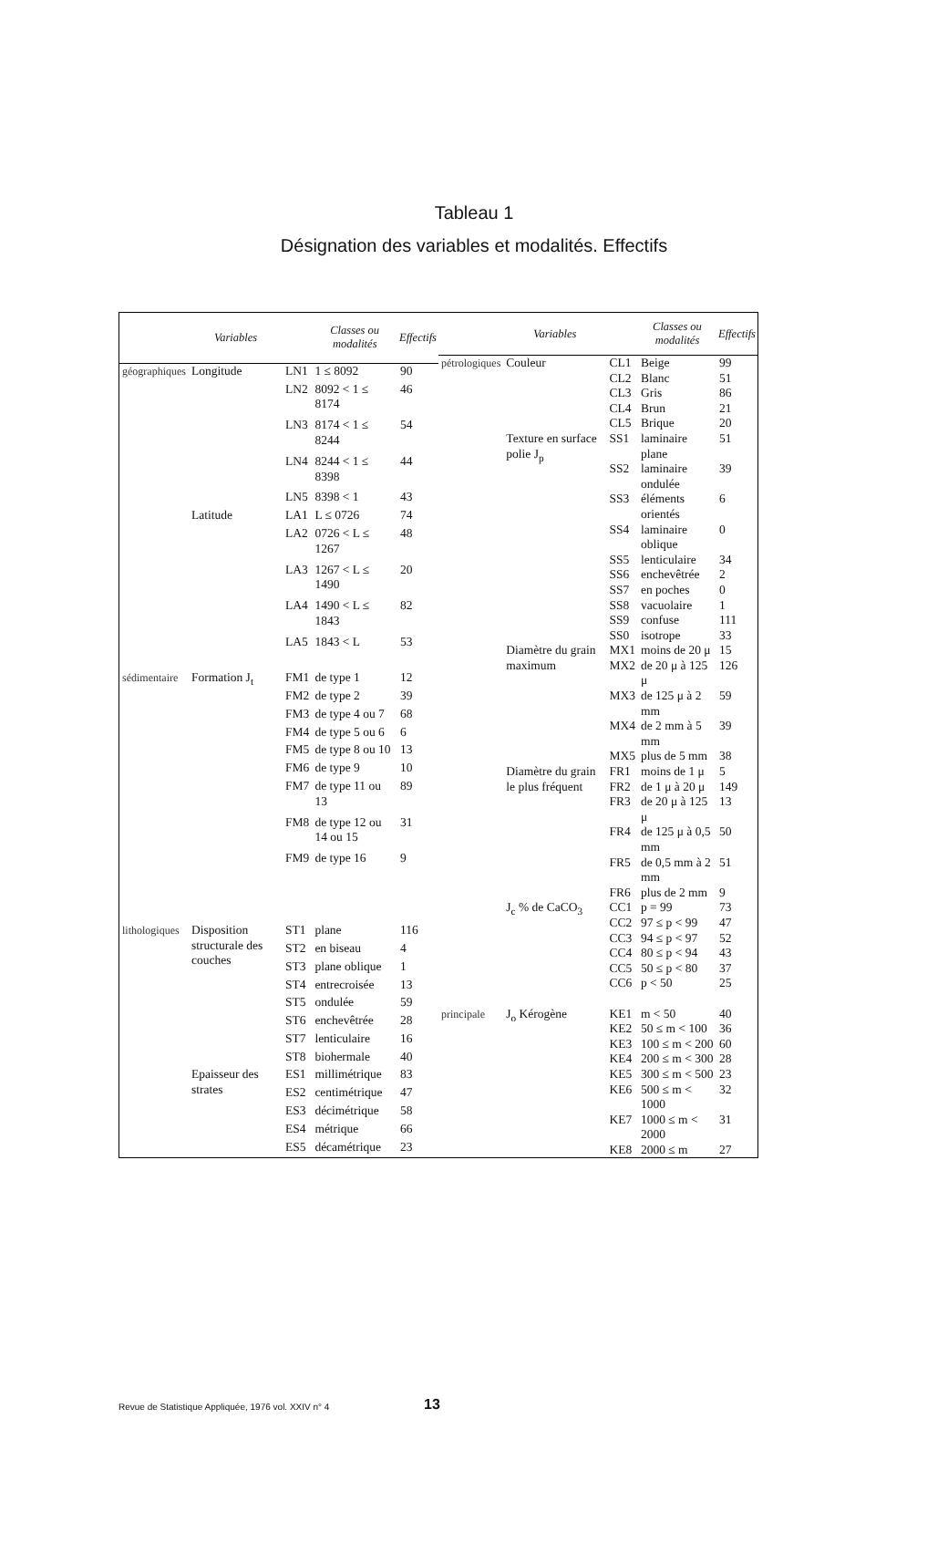Tableau 1
Désignation des variables et modalités. Effectifs
| | Variables | | Classes ou modalités | Effectifs |
| --- | --- | --- | --- | --- |
| géographiques | Longitude | LN1 | 1 ≤ 8092 | 90 |
| | | LN2 | 8092 < 1 ≤ 8174 | 46 |
| | | LN3 | 8174 < 1 ≤ 8244 | 54 |
| | | LN4 | 8244 < 1 ≤ 8398 | 44 |
| | | LN5 | 8398 < 1 | 43 |
| | Latitude | LA1 | L ≤ 0726 | 74 |
| | | LA2 | 0726 < L ≤ 1267 | 48 |
| | | LA3 | 1267 < L ≤ 1490 | 20 |
| | | LA4 | 1490 < L ≤ 1843 | 82 |
| | | LA5 | 1843 < L | 53 |
| sédimentaire | Formation J<sub>t</sub> | FM1 | de type 1 | 12 |
| | | FM2 | de type 2 | 39 |
| | | FM3 | de type 4 ou 7 | 68 |
| | | FM4 | de type 5 ou 6 | 6 |
| | | FM5 | de type 8 ou 10 | 13 |
| | | FM6 | de type 9 | 10 |
| | | FM7 | de type 11 ou 13 | 89 |
| | | FM8 | de type 12 ou 14 ou 15 | 31 |
| | | FM9 | de type 16 | 9 |
| lithologiques | Disposition structurale des couches | ST1 | plane | 116 |
| | | ST2 | en biseau | 4 |
| | | ST3 | plane oblique | 1 |
| | | ST4 | entrecroisée | 13 |
| | | ST5 | ondulée | 59 |
| | | ST6 | enchevêtrée | 28 |
| | | ST7 | lenticulaire | 16 |
| | | ST8 | biohermale | 40 |
| | Epaisseur des strates | ES1 | millimétrique | 83 |
| | | ES2 | centimétrique | 47 |
| | | ES3 | décimétrique | 58 |
| | | ES4 | métrique | 66 |
| | | ES5 | décamétrique | 23 |
| | Variables | | Classes ou modalités | Effectifs |
| --- | --- | --- | --- | --- |
| pétrologiques | Couleur | CL1 | Beige | 99 |
| | | CL2 | Blanc | 51 |
| | | CL3 | Gris | 86 |
| | | CL4 | Brun | 21 |
| | | CL5 | Brique | 20 |
| | Texture en surface polie J<sub>p</sub> | SS1 | laminaire plane | 51 |
| | | SS2 | laminaire ondulée | 39 |
| | | SS3 | éléments orientés | 6 |
| | | SS4 | laminaire oblique | 0 |
| | | SS5 | lenticulaire | 34 |
| | | SS6 | enchevêtrée | 2 |
| | | SS7 | en poches | 0 |
| | | SS8 | vacuolaire | 1 |
| | | SS9 | confuse | 111 |
| | | SS0 | isotrope | 33 |
| | Diamètre du grain maximum | MX1 | moins de 20 μ | 15 |
| | | MX2 | de 20 μ à 125 μ | 126 |
| | | MX3 | de 125 μ à 2 mm | 59 |
| | | MX4 | de 2 mm à 5 mm | 39 |
| | | MX5 | plus de 5 mm | 38 |
| | Diamètre du grain le plus fréquent | FR1 | moins de 1 μ | 5 |
| | | FR2 | de 1 μ à 20 μ | 149 |
| | | FR3 | de 20 μ à 125 μ | 13 |
| | | FR4 | de 125 μ à 0,5 mm | 50 |
| | | FR5 | de 0,5 mm à 2 mm | 51 |
| | | FR6 | plus de 2 mm | 9 |
| | J<sub>c</sub> % de CaCO<sub>3</sub> | CC1 | p = 99 | 73 |
| | | CC2 | 97 ≤ p < 99 | 47 |
| | | CC3 | 94 ≤ p < 97 | 52 |
| | | CC4 | 80 ≤ p < 94 | 43 |
| | | CC5 | 50 ≤ p < 80 | 37 |
| | | CC6 | p < 50 | 25 |
| principale | J<sub>o</sub> Kérogène | KE1 | m < 50 | 40 |
| | | KE2 | 50 ≤ m < 100 | 36 |
| | | KE3 | 100 ≤ m < 200 | 60 |
| | | KE4 | 200 ≤ m < 300 | 28 |
| | | KE5 | 300 ≤ m < 500 | 23 |
| | | KE6 | 500 ≤ m < 1000 | 32 |
| | | KE7 | 1000 ≤ m < 2000 | 31 |
| | | KE8 | 2000 ≤ m | 27 |
Revue de Statistique Appliquée, 1976 vol. XXIV n° 4
13